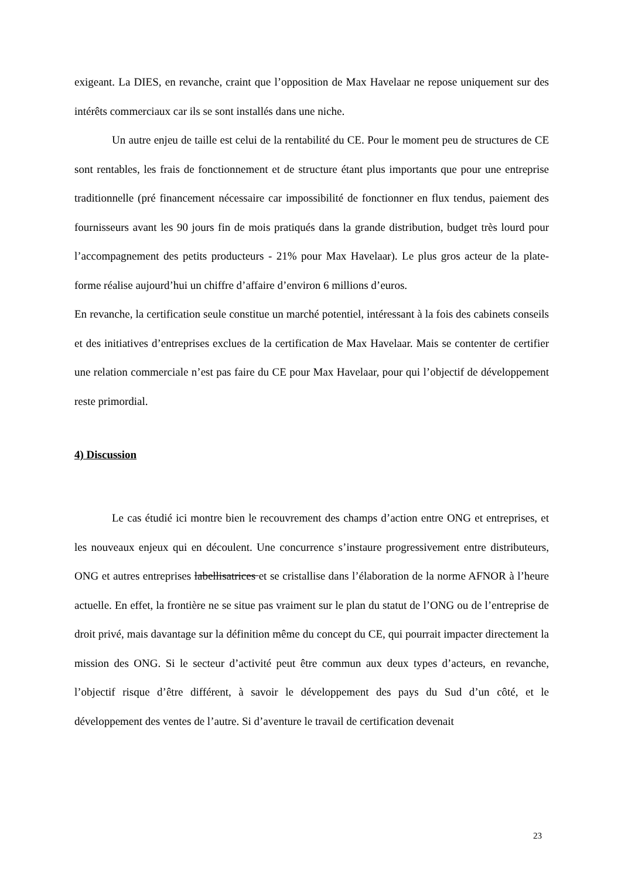exigeant. La DIES, en revanche, craint que l’opposition de Max Havelaar ne repose uniquement sur des intérêts commerciaux car ils se sont installés dans une niche.
Un autre enjeu de taille est celui de la rentabilité du CE. Pour le moment peu de structures de CE sont rentables, les frais de fonctionnement et de structure étant plus importants que pour une entreprise traditionnelle (pré financement nécessaire car impossibilité de fonctionner en flux tendus, paiement des fournisseurs avant les 90 jours fin de mois pratiqués dans la grande distribution, budget très lourd pour l’accompagnement des petits producteurs - 21% pour Max Havelaar). Le plus gros acteur de la plate-forme réalise aujourd’hui un chiffre d’affaire d’environ 6 millions d’euros.
En revanche, la certification seule constitue un marché potentiel, intéressant à la fois des cabinets conseils et des initiatives d’entreprises exclues de la certification de Max Havelaar. Mais se contenter de certifier une relation commerciale n’est pas faire du CE pour Max Havelaar, pour qui l’objectif de développement reste primordial.
4) Discussion
Le cas étudié ici montre bien le recouvrement des champs d’action entre ONG et entreprises, et les nouveaux enjeux qui en découlent. Une concurrence s’instaure progressivement entre distributeurs, ONG et autres entreprises labellisatrices et se cristallise dans l’élaboration de la norme AFNOR à l’heure actuelle. En effet, la frontière ne se situe pas vraiment sur le plan du statut de l’ONG ou de l’entreprise de droit privé, mais davantage sur la définition même du concept du CE, qui pourrait impacter directement la mission des ONG. Si le secteur d’activité peut être commun aux deux types d’acteurs, en revanche, l’objectif risque d’être différent, à savoir le développement des pays du Sud d’un côté, et le développement des ventes de l’autre. Si d’aventure le travail de certification devenait
23